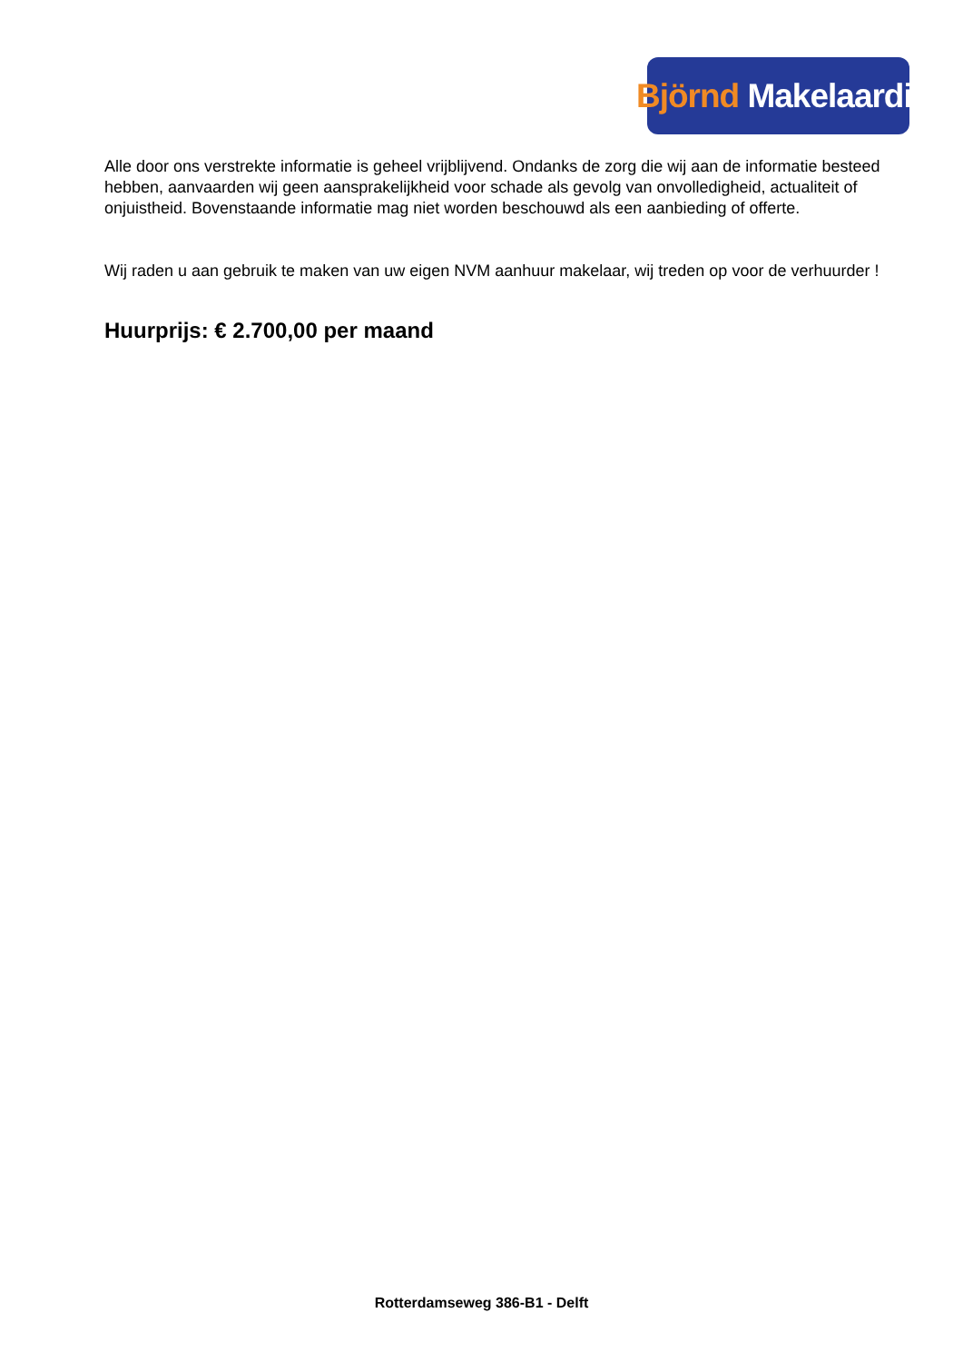Björnd Makelaardij
Alle door ons verstrekte informatie is geheel vrijblijvend. Ondanks de zorg die wij aan de informatie besteed hebben, aanvaarden wij geen aansprakelijkheid voor schade als gevolg van onvolledigheid, actualiteit of onjuistheid. Bovenstaande informatie mag niet worden beschouwd als een aanbieding of offerte.
Wij raden u aan gebruik te maken van uw eigen NVM aanhuur makelaar, wij treden op voor de verhuurder !
Huurprijs: € 2.700,00 per maand
Rotterdamseweg 386-B1 - Delft